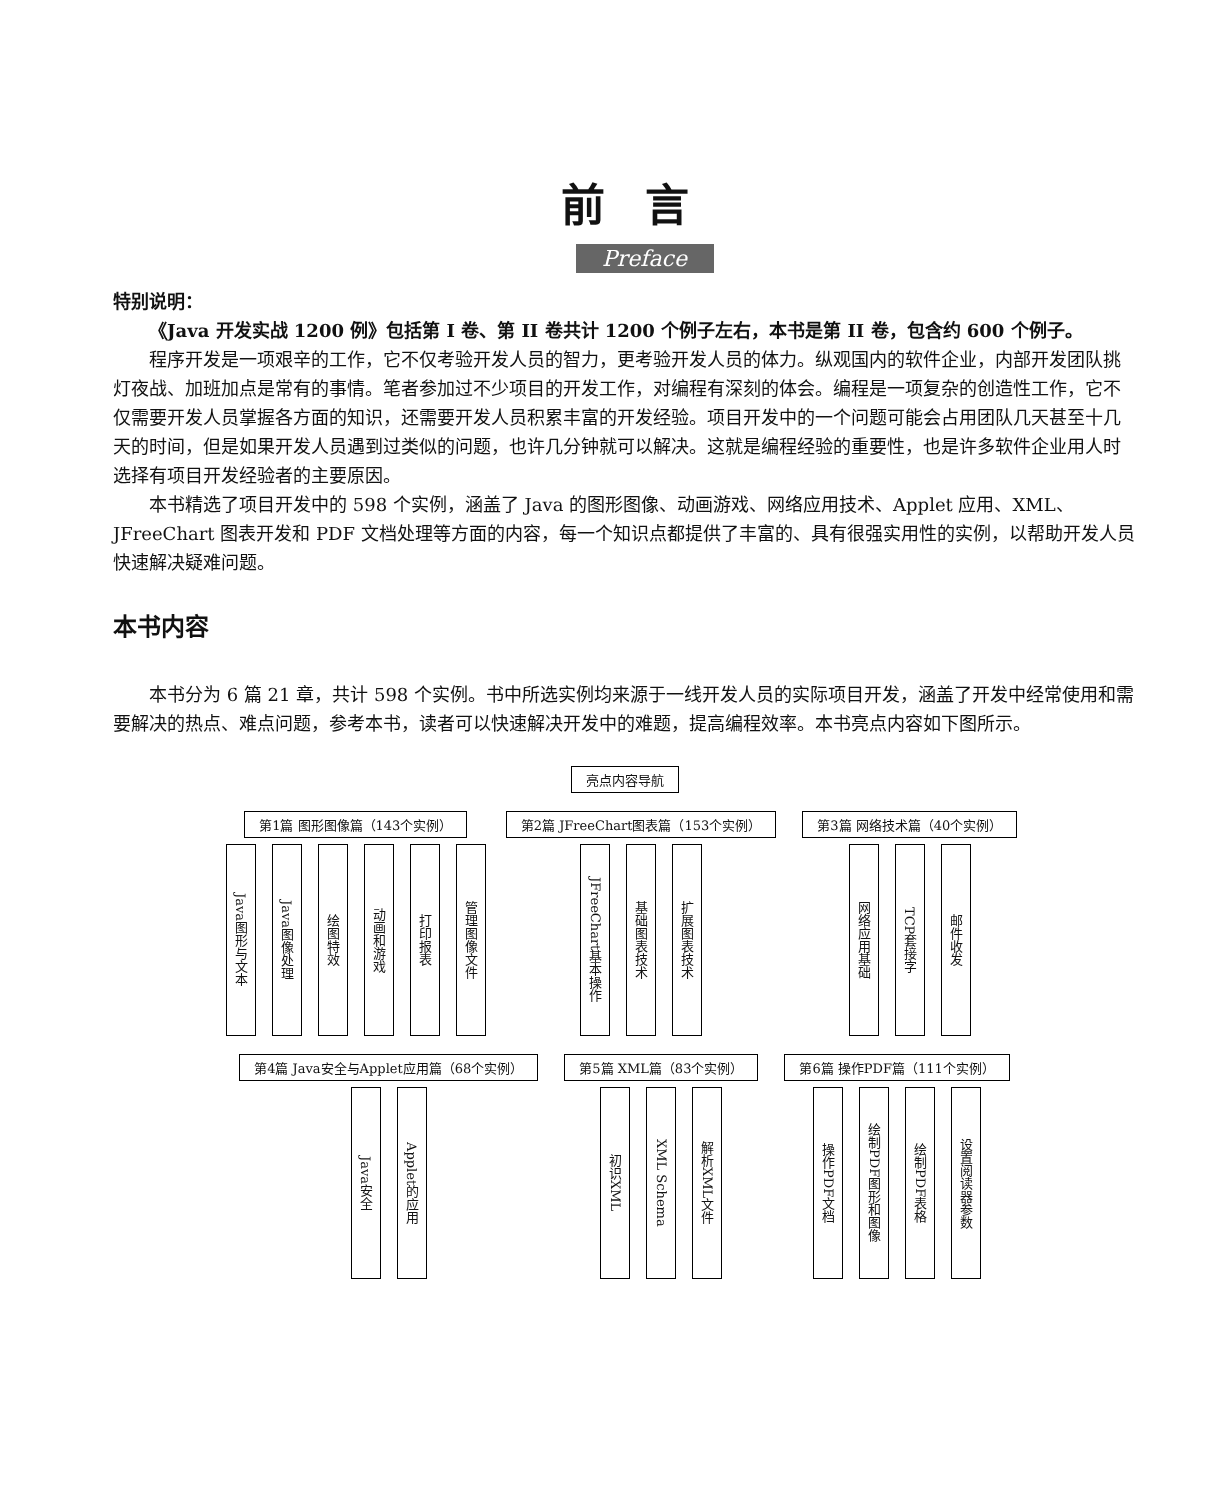前言
Preface
特别说明：
《Java 开发实战 1200 例》包括第 I 卷、第 II 卷共计 1200 个例子左右，本书是第 II 卷，包含约 600 个例子。
程序开发是一项艰辛的工作，它不仅考验开发人员的智力，更考验开发人员的体力。纵观国内的软件企业，内部开发团队挑灯夜战、加班加点是常有的事情。笔者参加过不少项目的开发工作，对编程有深刻的体会。编程是一项复杂的创造性工作，它不仅需要开发人员掌握各方面的知识，还需要开发人员积累丰富的开发经验。项目开发中的一个问题可能会占用团队几天甚至十几天的时间，但是如果开发人员遇到过类似的问题，也许几分钟就可以解决。这就是编程经验的重要性，也是许多软件企业用人时选择有项目开发经验者的主要原因。
本书精选了项目开发中的 598 个实例，涵盖了 Java 的图形图像、动画游戏、网络应用技术、Applet 应用、XML、JFreeChart 图表开发和 PDF 文档处理等方面的内容，每一个知识点都提供了丰富的、具有很强实用性的实例，以帮助开发人员快速解决疑难问题。
本书内容
本书分为 6 篇 21 章，共计 598 个实例。书中所选实例均来源于一线开发人员的实际项目开发，涵盖了开发中经常使用和需要解决的热点、难点问题，参考本书，读者可以快速解决开发中的难题，提高编程效率。本书亮点内容如下图所示。
亮点内容导航
第1篇 图形图像篇（143个实例）
Java图形与文本 Java图像处理 绘图特效 动画和游戏 打印报表 管理图像文件
第2篇 JFreeChart图表篇（153个实例）
JFreeChart基本操作 基础图表技术 扩展图表技术
第3篇 网络技术篇（40个实例）
网络应用基础 TCP套接字 邮件收发
第4篇 Java安全与Applet应用篇（68个实例）
Java安全 Applet的应用
第5篇 XML篇（83个实例）
初识XML XML Schema 解析XML文件
第6篇 操作PDF篇（111个实例）
操作PDF文档 绘制PDF图形和图像 绘制PDF表格 设置阅读器参数